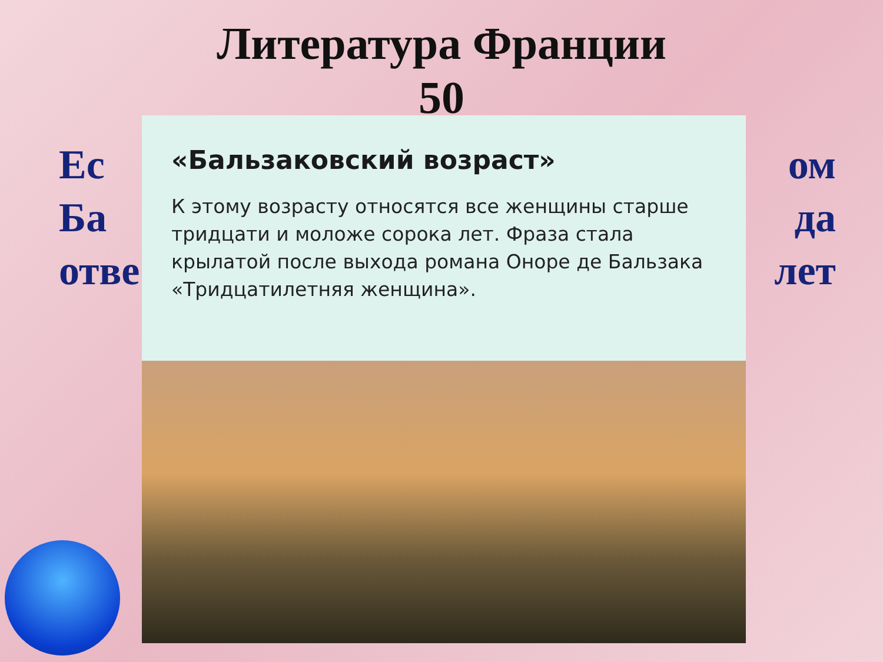Литература Франции
50
Ес ом
Ба да
отве лет
«Бальзаковский возраст»
К этому возрасту относятся все женщины старше тридцати и моложе сорока лет. Фраза стала крылатой после выхода романа Оноре де Бальзака «Тридцатилетняя женщина».